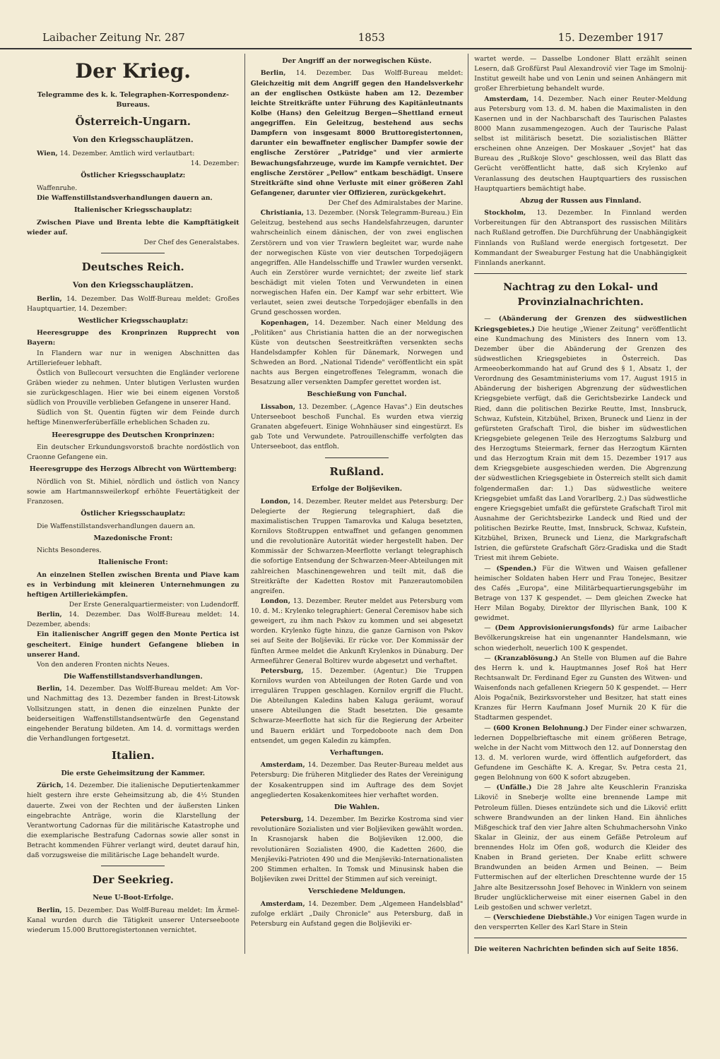Laibacher Zeitung Nr. 287 1853 15. Dezember 1917
Der Krieg.
Telegramme des k. k. Telegraphen-Korrespondenz-Bureaus.
Österreich-Ungarn.
Von den Kriegsschauplätzen.
Wien, 14. Dezember. Amtlich wird verlautbart:
14. Dezember:
Östlicher Kriegsschauplatz:
Waffenruhe.
Die Waffenstillstandsverhandlungen dauern an.
Italienischer Kriegsschauplatz:
Zwischen Piave und Brenta lebte die Kampftätigkeit wieder auf.
Der Chef des Generalstabes.
Deutsches Reich.
Von den Kriegsschauplätzen.
Berlin, 14. Dezember. Das Wolff-Bureau meldet: Großes Hauptquartier, 14. Dezember:
Westlicher Kriegsschauplatz:
Heeresgruppe des Kronprinzen Rupprecht von Bayern:
In Flandern war nur in wenigen Abschnitten das Artilleriefeuer lebhaft.
Östlich von Bullecourt versuchten die Engländer verlorene Gräben wieder zu nehmen. Unter blutigen Verlusten wurden sie zurückgeschlagen. Hier wie bei einem eigenen Vorstoß südlich von Prouville verblieben Gefangene in unserer Hand.
Südlich von St. Quentin fügten wir dem Feinde durch heftige Minenwerferüberfälle erheblichen Schaden zu.
Heeresgruppe des Deutschen Kronprinzen:
Ein deutscher Erkundungsvorstoß brachte nordöstlich von Craonne Gefangene ein.
Heeresgruppe des Herzogs Albrecht von Württemberg:
Nördlich von St. Mihiel, nördlich und östlich von Nancy sowie am Hartmannsweilerkopf erhöhte Feuertätigkeit der Franzosen.
Östlicher Kriegsschauplatz:
Die Waffenstillstandsverhandlungen dauern an.
Mazedonische Front:
Nichts Besonderes.
Italienische Front:
An einzelnen Stellen zwischen Brenta und Piave kam es in Verbindung mit kleineren Unternehmungen zu heftigen Artilleriekämpfen.
Der Erste Generalquartiermeister: von Ludendorff.
Berlin, 14. Dezember. Das Wolff-Bureau meldet: 14. Dezember, abends:
Ein italienischer Angriff gegen den Monte Pertica ist gescheitert. Einige hundert Gefangene blieben in unserer Hand.
Von den anderen Fronten nichts Neues.
Die Waffenstillstandsverhandlungen.
Berlin, 14. Dezember. Das Wolff-Bureau meldet: Am Vor- und Nachmittag des 13. Dezember fanden in Brest-Litowsk Vollsitzungen statt, in denen die einzelnen Punkte der beiderseitigen Waffenstillstandsentwürfe den Gegenstand eingehender Beratung bildeten. Am 14. d. vormittags werden die Verhandlungen fortgesetzt.
Italien.
Die erste Geheimsitzung der Kammer.
Zürich, 14. Dezember. Die italienische Deputiertenkammer hielt gestern ihre erste Geheimsitzung ab, die 4½ Stunden dauerte. Zwei von der Rechten und der äußersten Linken eingebrachte Anträge, worin die Klarstellung der Verantwortung Cadornas für die militärische Katastrophe und die exemplarische Bestrafung Cadornas sowie aller sonst in Betracht kommenden Führer verlangt wird, deutet darauf hin, daß vorzugsweise die militärische Lage behandelt wurde.
Der Seekrieg.
Neue U-Boot-Erfolge.
Berlin, 15. Dezember. Das Wolff-Bureau meldet: Im Ärmel-Kanal wurden durch die Tätigkeit unserer Unterseeboote wiederum 15.000 Bruttoregistertonnen vernichtet.
Der Angriff an der norwegischen Küste.
Berlin, 14. Dezember. Das Wolff-Bureau meldet: Gleichzeitig mit dem Angriff gegen den Handelsverkehr an der englischen Ostküste haben am 12. Dezember leichte Streitkräfte unter Führung des Kapitänleutnants Kolbe (Hans) den Geleitzug Bergen—Shettland erneut angegriffen. Ein Geleitzug, bestehend aus sechs Dampfern von insgesamt 8000 Bruttoregistertonnen, darunter ein bewaffneter englischer Dampfer sowie der englische Zerstörer „Patridge" und vier armierte Bewachungsfahrzeuge, wurde im Kampfe vernichtet. Der englische Zerstörer „Pellow" entkam beschädigt. Unsere Streitkräfte sind ohne Verluste mit einer größeren Zahl Gefangener, darunter vier Offizieren, zurückgekehrt.
Der Chef des Admiralstabes der Marine.
Christiania, 13. Dezember. (Norsk Telegramm-Bureau.) Ein Geleitzug, bestehend aus sechs Handelsfahrzeugen, darunter wahrscheinlich einem dänischen, der von zwei englischen Zerstörern und von vier Trawlern begleitet war, wurde nahe der norwegischen Küste von vier deutschen Torpedojägern angegriffen. Alle Handelsschiffe und Trawler wurden versenkt. Auch ein Zerstörer wurde vernichtet; der zweite lief stark beschädigt mit vielen Toten und Verwundeten in einen norwegischen Hafen ein. Der Kampf war sehr erbittert. Wie verlautet, seien zwei deutsche Torpedojäger ebenfalls in den Grund geschossen worden.
Kopenhagen, 14. Dezember. Nach einer Meldung des „Politiken" aus Christiania hatten die an der norwegischen Küste von deutschen Seestreitkräften versenkten sechs Handelsdampfer Kohlen für Dänemark, Norwegen und Schweden an Bord. „National Tidende" veröffentlicht ein spät nachts aus Bergen eingetroffenes Telegramm, wonach die Besatzung aller versenkten Dampfer gerettet worden ist.
Beschießung von Funchal.
Lissabon, 13. Dezember. („Agence Havas".) Ein deutsches Unterseeboot beschoß Funchal. Es wurden etwa vierzig Granaten abgefeuert. Einige Wohnhäuser sind eingestürzt. Es gab Tote und Verwundete. Patrouillenschiffe verfolgten das Unterseeboot, das entfloh.
Rußland.
Erfolge der Boljševiken.
London, 14. Dezember. Reuter meldet aus Petersburg: Der Delegierte der Regierung telegraphiert, daß die maximalistischen Truppen Tamarovka und Kaluga besetzten, Kornilovs Stoßtruppen entwaffnet und gefangen genommen und die revolutionäre Autorität wieder hergestellt haben. Der Kommissär der Schwarzen-Meerflotte verlangt telegraphisch die sofortige Entsendung der Schwarzen-Meer-Abteilungen mit zahlreichen Maschinengewehren und teilt mit, daß die Streitkräfte der Kadetten Rostov mit Panzerautomobilen angreifen.
London, 13. Dezember. Reuter meldet aus Petersburg vom 10. d. M.: Krylenko telegraphiert: General Čeremisov habe sich geweigert, zu ihm nach Pskov zu kommen und sei abgesetzt worden. Krylenko fügte hinzu, die ganze Garnison von Pskov sei auf Seite der Boljševiki. Er rücke vor. Der Kommissär der fünften Armee meldet die Ankunft Krylenkos in Dünaburg. Der Armeeführer General Boltirev wurde abgesetzt und verhaftet.
Petersburg, 15. Dezember. (Agentur.) Die Truppen Kornilovs wurden von Abteilungen der Roten Garde und von irregulären Truppen geschlagen. Kornilov ergriff die Flucht. Die Abteilungen Kaledins haben Kaluga geräumt, worauf unsere Abteilungen die Stadt besetzten. Die gesamte Schwarze-Meerflotte hat sich für die Regierung der Arbeiter und Bauern erklärt und Torpedoboote nach dem Don entsendet, um gegen Kaledin zu kämpfen.
Verhaftungen.
Amsterdam, 14. Dezember. Das Reuter-Bureau meldet aus Petersburg: Die früheren Mitglieder des Rates der Vereinigung der Kosakentruppen sind im Auftrage des dem Sovjet angegliederten Kosakenkomitees hier verhaftet worden.
Die Wahlen.
Petersburg, 14. Dezember. Im Bezirke Kostroma sind vier revolutionäre Sozialisten und vier Boljševiken gewählt worden. In Krasnojarsk haben die Boljševiken 12.000, die revolutionären Sozialisten 4900, die Kadetten 2600, die Menjševiki-Patrioten 490 und die Menjševiki-Internationalisten 200 Stimmen erhalten. In Tomsk und Minusinsk haben die Boljševiken zwei Drittel der Stimmen auf sich vereinigt.
Verschiedene Meldungen.
Amsterdam, 14. Dezember. Dem „Algemeen Handelsblad" zufolge erklärt „Daily Chronicle" aus Petersburg, daß in Petersburg ein Aufstand gegen die Boljševiki er-
wartet werde. — Dasselbe Londoner Blatt erzählt seinen Lesern, daß Großfürst Paul Alexandrovič vier Tage im Smolnij-Institut geweilt habe und von Lenin und seinen Anhängern mit großer Ehrerbietung behandelt wurde.
Amsterdam, 14. Dezember. Nach einer Reuter-Meldung aus Petersburg vom 13. d. M. haben die Maximalisten in den Kasernen und in der Nachbarschaft des Taurischen Palastes 8000 Mann zusammengezogen. Auch der Taurische Palast selbst ist militärisch besetzt. Die sozialistischen Blätter erscheinen ohne Anzeigen. Der Moskauer „Sovjet" hat das Bureau des „Rußkoje Slovo" geschlossen, weil das Blatt das Gerücht veröffentlicht hatte, daß sich Krylenko auf Veranlassung des deutschen Hauptquartiers des russischen Hauptquartiers bemächtigt habe.
Abzug der Russen aus Finnland.
Stockholm, 13. Dezember. In Finnland werden Vorbereitungen für den Abtransport des russischen Militärs nach Rußland getroffen. Die Durchführung der Unabhängigkeit Finnlands von Rußland werde energisch fortgesetzt. Der Kommandant der Sweaburger Festung hat die Unabhängigkeit Finnlands anerkannt.
Nachtrag zu den Lokal- und Provinzialnachrichten.
— (Abänderung der Grenzen des südwestlichen Kriegsgebietes.) Die heutige „Wiener Zeitung" veröffentlicht eine Kundmachung des Ministers des Innern vom 13. Dezember über die Abänderung der Grenzen des südwestlichen Kriegsgebietes in Österreich. Das Armeeoberkommando hat auf Grund des § 1, Absatz 1, der Verordnung des Gesamtministeriums vom 17. August 1915 in Abänderung der bisherigen Abgrenzung der südwestlichen Kriegsgebiete verfügt, daß die Gerichtsbezirke Landeck und Ried, dann die politischen Bezirke Reutte, Imst, Innsbruck, Schwaz, Kufstein, Kitzbühel, Brixen, Bruneck und Lienz in der gefürsteten Grafschaft Tirol, die bisher im südwestlichen Kriegsgebiete gelegenen Teile des Herzogtums Salzburg und des Herzogtums Steiermark, ferner das Herzogtum Kärnten und das Herzogtum Krain mit dem 15. Dezember 1917 aus dem Kriegsgebiete ausgeschieden werden. Die Abgrenzung der südwestlichen Kriegsgebiete in Österreich stellt sich damit folgendermaßen dar: 1.) Das südwestliche weitere Kriegsgebiet umfaßt das Land Vorarlberg. 2.) Das südwestliche engere Kriegsgebiet umfaßt die gefürstete Grafschaft Tirol mit Ausnahme der Gerichtsbezirke Landeck und Ried und der politischen Bezirke Reutte, Imst, Innsbruck, Schwaz, Kufstein, Kitzbühel, Brixen, Bruneck und Lienz, die Markgrafschaft Istrien, die gefürstete Grafschaft Görz-Gradiska und die Stadt Triest mit ihrem Gebiete.
— (Spenden.) Für die Witwen und Waisen gefallener heimischer Soldaten haben Herr und Frau Tonejec, Besitzer des Cafés „Europa", eine Militärbequartierungsgebühr im Betrage von 137 K gespendet. — Dem gleichen Zwecke hat Herr Milan Bogaby, Direktor der Illyrischen Bank, 100 K gewidmet.
— (Dem Approvisionierungsfonds) für arme Laibacher Bevölkerungskreise hat ein ungenannter Handelsmann, wie schon wiederholt, neuerlich 100 K gespendet.
— (Kranzablösung.) An Stelle von Blumen auf die Bahre des Herrn k. und k. Hauptmannes Josef Roš hat Herr Rechtsanwalt Dr. Ferdinand Eger zu Gunsten des Witwen- und Waisenfonds nach gefallenen Kriegern 50 K gespendet. — Herr Alois Pogačnik, Bezirksvorsteher und Besitzer, hat statt eines Kranzes für Herrn Kaufmann Josef Murnik 20 K für die Stadtarmen gespendet.
— (600 Kronen Belohnung.) Der Finder einer schwarzen, ledernen Doppelbrieftasche mit einem größeren Betrage, welche in der Nacht vom Mittwoch den 12. auf Donnerstag den 13. d. M. verloren wurde, wird öffentlich aufgefordert, das Gefundene im Geschäfte K. A. Kregar, Sv. Petra cesta 21, gegen Belohnung von 600 K sofort abzugeben.
— (Unfälle.) Die 28 Jahre alte Keuschlerin Franziska Likovič in Sneberje wollte eine brennende Lampe mit Petroleum füllen. Dieses entzündete sich und die Likovič erlitt schwere Brandwunden an der linken Hand. Ein ähnliches Mißgeschick traf den vier Jahre alten Schuhmachersohn Vinko Skalar in Gleiniz, der aus einem Gefäße Petroleum auf brennendes Holz im Ofen goß, wodurch die Kleider des Knaben in Brand gerieten. Der Knabe erlitt schwere Brandwunden an beiden Armen und Beinen. — Beim Futtermischen auf der elterlichen Dreschtenne wurde der 15 Jahre alte Besitzerssohn Josef Behovec in Winklern von seinem Bruder unglücklicherweise mit einer eisernen Gabel in den Leib gestoßen und schwer verletzt.
— (Verschiedene Diebstähle.) Vor einigen Tagen wurde in den versperrten Keller des Karl Stare in Stein
Die weiteren Nachrichten befinden sich auf Seite 1856.